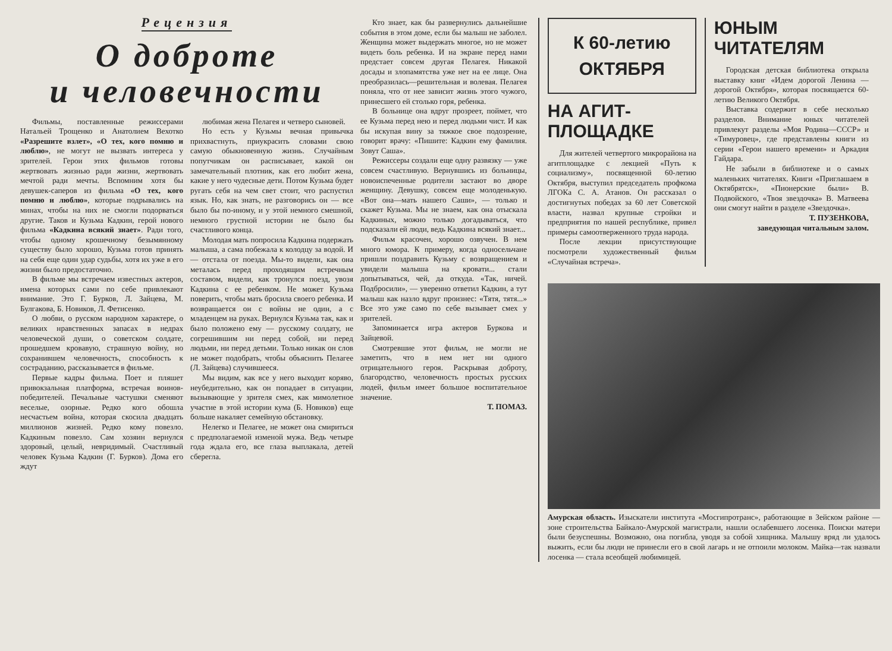Рецензия
О доброте
и человечности
Фильмы, поставленные режиссерами Натальей Трощенко и Анатолием Вехотко «Разрешите взлет», «О тех, кого помню и люблю», не могут не вызвать интереса у зрителей. Герои этих фильмов готовы жертвовать жизнью ради жизни, жертвовать мечтой ради мечты. Вспомним хотя бы девушек-саперов из фильма «О тех, кого помню и люблю», которые подрывались на минах, чтобы на них не смогли подорваться другие. Таков и Кузьма Кадкин, герой нового фильма «Кадкина всякий знает». Ради того, чтобы одному крошечному безымянному существу было хорошо, Кузьма готов принять на себя еще один удар судьбы, хотя их уже в его жизни было предостаточно.
В фильме мы встречаем известных актеров, имена которых сами по себе привлекают внимание. Это Г. Бурков, Л. Зайцева, М. Булгакова, Б. Новиков, Л. Фетисенко.
О любви, о русском народном характере, о великих нравственных запасах в недрах человеческой души, о советском солдате, прошедшем кровавую, страшную войну, но сохранившем человечность, способность к состраданию, рассказывается в фильме.
Первые кадры фильма. Поет и пляшет привокзальная платформа, встречая воинов-победителей. Печальные частушки сменяют веселые, озорные. Редко кого обошла несчастьем война, которая скосила двадцать миллионов жизней. Редко кому повезло. Кадкиным повезло. Сам хозяин вернулся здоровый, целый, невридимый. Счастливый человек Кузьма Кадкин (Г. Бурков). Дома его ждут
любимая жена Пелагея и четверо сыновей.
Но есть у Кузьмы вечная привычка прихвастнуть, приукрасить словами свою самую обыкновенную жизнь. Случайным попутчикам он расписывает, какой он замечательный плотник, как его любит жена, какие у него чудесные дети. Потом Кузьма будет ругать себя на чем свет стоит, что распустил язык. Но, как знать, не разговорись он — все было бы по-иному, и у этой немного смешной, немного грустной истории не было бы счастливого конца.
Молодая мать попросила Кадкина подержать малыша, а сама побежала к колодцу за водой. И — отстала от поезда. Мы-то видели, как она металась перед проходящим встречным составом, видели, как тронулся поезд, увозя Кадкина с ее ребенком. Не может Кузьма поверить, чтобы мать бросила своего ребенка. И возвращается он с войны не один, а с младенцем на руках. Вернулся Кузьма так, как и было положено ему — русскому солдату, не согрешившим ни перед собой, ни перед людьми, ни перед детьми. Только никак он слов не может подобрать, чтобы объяснить Пелагее (Л. Зайцева) случившееся.
Мы видим, как все у него выходит коряво, неубедительно, как он попадает в ситуации, вызывающие у зрителя смех, как мимолетное участие в этой истории кума (Б. Новиков) еще больше накаляет семейную обстановку.
Нелегко и Пелагее, не может она смириться с предполагаемой изменой мужа. Ведь четыре года ждала его, все глаза выплакала, детей сберегла.
Кто знает, как бы развернулись дальнейшие события в этом доме, если бы малыш не заболел. Женщина может выдержать многое, но не может видеть боль ребенка. И на экране перед нами предстает совсем другая Пелагея. Никакой досады и злопамятства уже нет на ее лице. Она преобразилась—решительная и волевая. Пелагея поняла, что от нее зависит жизнь этого чужого, принесшего ей столько горя, ребенка.
В больнице она вдруг прозреет, поймет, что ее Кузьма перед нею и перед людьми чист. И как бы искупая вину за тяжкое свое подозрение, говорит врачу: «Пишите: Кадкин ему фамилия. Зовут Саша».
Режиссеры создали еще одну развязку — уже совсем счастливую. Вернувшись из больницы, новоиспеченные родители застают во дворе женщину. Девушку, совсем еще молоденькую. «Вот она—мать нашего Саши», — только и скажет Кузьма. Мы не знаем, как она отыскала Кадкиных, можно только догадываться, что подсказали ей люди, ведь Кадкина всякий знает...
Фильм красочен, хорошо озвучен. В нем много юмора. К примеру, когда односельчане пришли поздравить Кузьму с возвращением и увидели малыша на кровати... стали допытываться, чей, да откуда. «Так, ничей. Подбросили», — уверенно ответил Кадкин, а тут малыш как назло вдруг произнес: «Тятя, тятя...» Все это уже само по себе вызывает смех у зрителей.
Запоминается игра актеров Буркова и Зайцевой.
Смотревшие этот фильм, не могли не заметить, что в нем нет ни одного отрицательного героя. Раскрывая доброту, благородство, человечность простых русских людей, фильм имеет большое воспитательное значение.
Т. ПОМАЗ.
К 60-летию
ОКТЯБРЯ
НА АГИТ-
ПЛОЩАДКЕ
Для жителей четвертого микрорайона на агитплощадке с лекцией «Путь к социализму», посвященной 60-летию Октября, выступил председатель профкома ЛГОКа С. А. Атанов. Он рассказал о достигнутых победах за 60 лет Советской власти, назвал крупные стройки и предприятия по нашей республике, привел примеры самоотверженного труда народа.
После лекции присутствующие посмотрели художественный фильм «Случайная встреча».
ЮНЫМ
ЧИТАТЕЛЯМ
Городская детская библиотека открыла выставку книг «Идем дорогой Ленина — дорогой Октября», которая посвящается 60-летию Великого Октября.
Выставка содержит в себе несколько разделов. Внимание юных читателей привлекут разделы «Моя Родина—СССР» и «Тимуровец», где представлены книги из серии «Герои нашего времени» и Аркадия Гайдара.
Не забыли в библиотеке и о самых маленьких читателях. Книги «Приглашаем в Октябрятск», «Пионерские были» В. Подвойского, «Твоя звездочка» В. Матвеева они смогут найти в разделе «Звездочка».
Т. ПУЗЕНКОВА,
заведующая читальным залом.
Амурская область. Изыскатели института «Мосгипротранс», работающие в Зейском районе — зоне строительства Байкало-Амурской магистрали, нашли ослабевшего лосенка. Поиски матери были безуспешны. Возможно, она погибла, уводя за собой хищника. Малышу вряд ли удалось выжить, если бы люди не принесли его в свой лагарь и не отпоили молоком. Майка—так назвали лосенка — стала всеобщей любимицей.